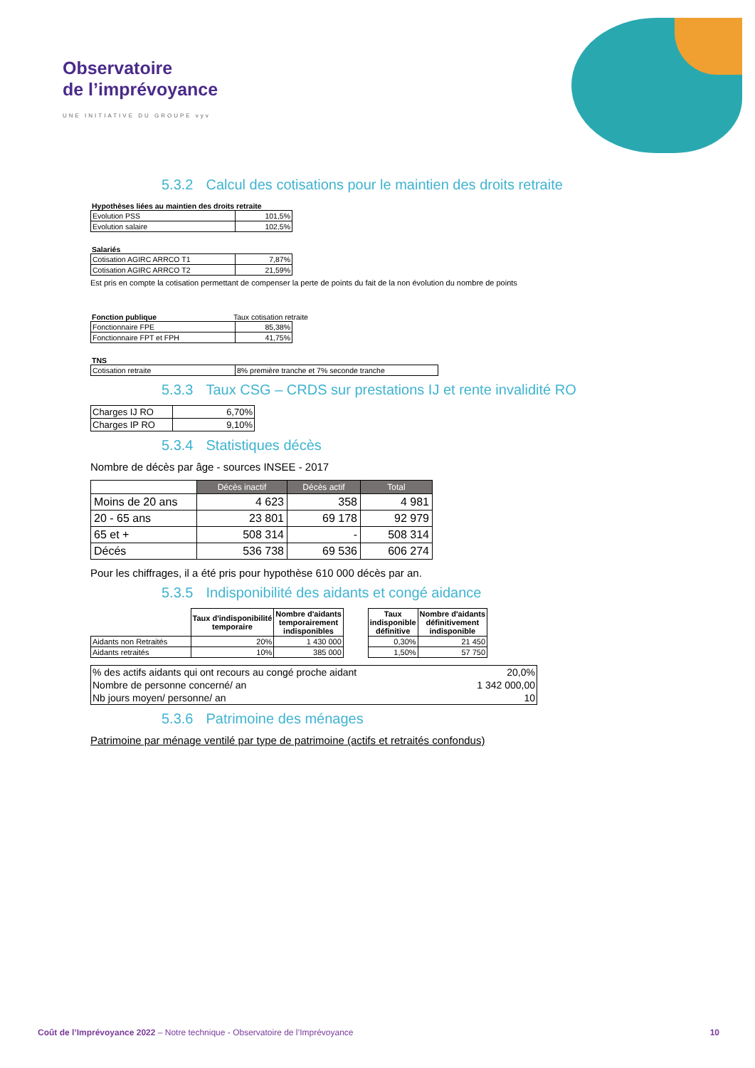Observatoire
de l’imprévoyance
UNE INITIATIVE DU GROUPE vyv
5.3.2 Calcul des cotisations pour le maintien des droits retraite
Hypothèses liées au maintien des droits retraite
| Evolution PSS | 101,5% |
| Evolution salaire | 102,5% |
Salariés
| Cotisation AGIRC ARRCO T1 | 7,87% |
| Cotisation AGIRC ARRCO T2 | 21,59% |
Est pris en compte la cotisation permettant de compenser la perte de points du fait de la non évolution du nombre de points
Fonction publique Taux cotisation retraite
| Fonctionnaire FPE | 85,38% |
| Fonctionnaire FPT et FPH | 41,75% |
TNS
| Cotisation retraite | 8% première tranche et 7% seconde tranche |
5.3.3 Taux CSG – CRDS sur prestations IJ et rente invalidité RO
| Charges IJ RO | 6,70% |
| Charges IP RO | 9,10% |
5.3.4 Statistiques décès
Nombre de décès par âge - sources INSEE - 2017
| | Décès inactif | Décès actif | Total |
| Moins de 20 ans | 4 623 | 358 | 4 981 |
| 20 - 65 ans | 23 801 | 69 178 | 92 979 |
| 65 et + | 508 314 | - | 508 314 |
| Décés | 536 738 | 69 536 | 606 274 |
Pour les chiffrages, il a été pris pour hypothèse 610 000 décès par an.
5.3.5 Indisponibilité des aidants et congé aidance
| | Taux d'indisponibilité temporaire | Nombre d'aidants temporairement indisponibles | | Taux indisponible définitive | Nombre d'aidants définitivement indisponible |
| Aidants non Retraités | 20% | 1 430 000 | | 0,30% | 21 450 |
| Aidants retraités | 10% | 385 000 | | 1,50% | 57 750 |
| % des actifs aidants qui ont recours au congé proche aidant | 20,0% |
| Nombre de personne concerné/ an | 1 342 000,00 |
| Nb jours moyen/ personne/ an | 10 |
5.3.6 Patrimoine des ménages
Patrimoine par ménage ventilé par type de patrimoine (actifs et retraités confondus)
Coût de l’Imprévoyance 2022 – Notre technique - Observatoire de l’Imprévoyance 10